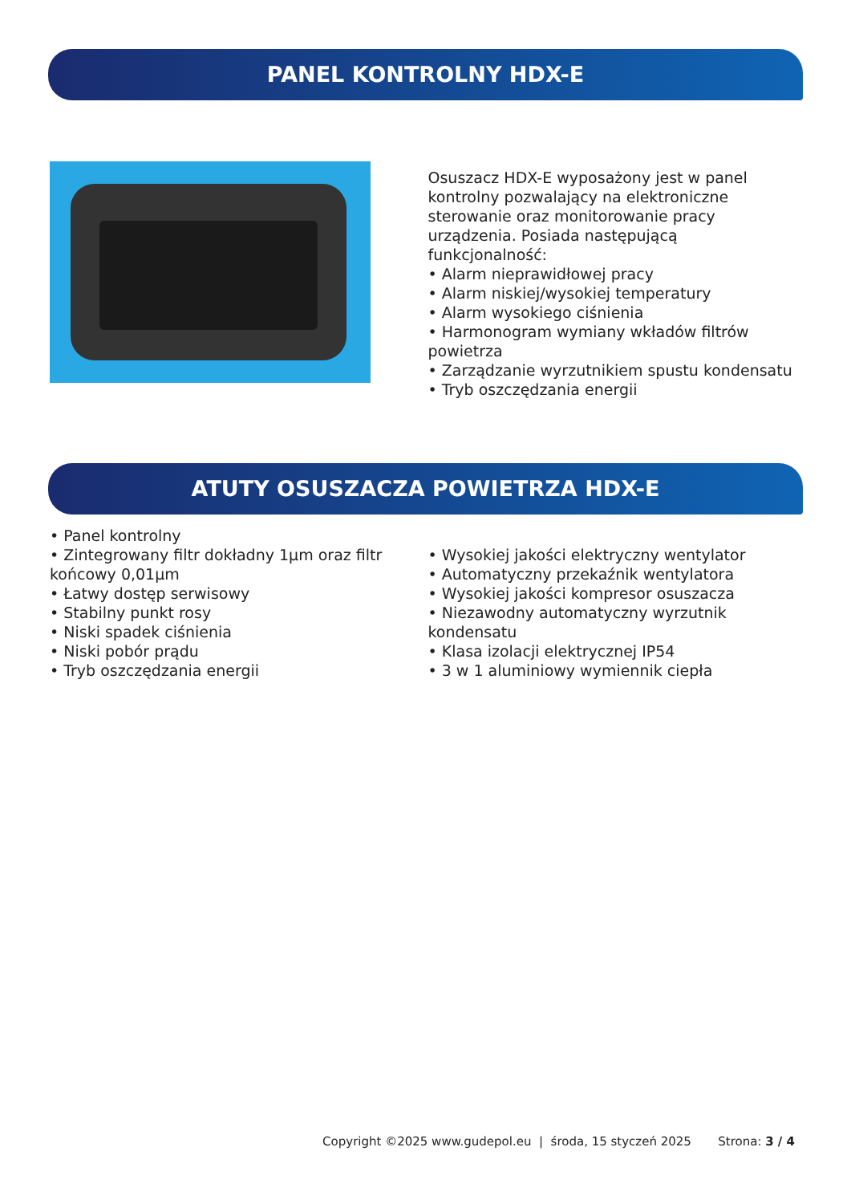PANEL KONTROLNY HDX-E
Osuszacz HDX-E wyposażony jest w panel kontrolny pozwalający na elektroniczne sterowanie oraz monitorowanie pracy urządzenia. Posiada następującą funkcjonalność:
• Alarm nieprawidłowej pracy
• Alarm niskiej/wysokiej temperatury
• Alarm wysokiego ciśnienia
• Harmonogram wymiany wkładów filtrów powietrza
• Zarządzanie wyrzutnikiem spustu kondensatu
• Tryb oszczędzania energii
ATUTY OSUSZACZA POWIETRZA HDX-E
• Panel kontrolny
• Zintegrowany filtr dokładny 1µm oraz filtr końcowy 0,01µm
• Łatwy dostęp serwisowy
• Stabilny punkt rosy
• Niski spadek ciśnienia
• Niski pobór prądu
• Tryb oszczędzania energii
• Wysokiej jakości elektryczny wentylator
• Automatyczny przekaźnik wentylatora
• Wysokiej jakości kompresor osuszacza
• Niezawodny automatyczny wyrzutnik kondensatu
• Klasa izolacji elektrycznej IP54
• 3 w 1 aluminiowy wymiennik ciepła
Copyright ©2025 www.gudepol.eu | środa, 15 styczeń 2025 Strona: 3 / 4